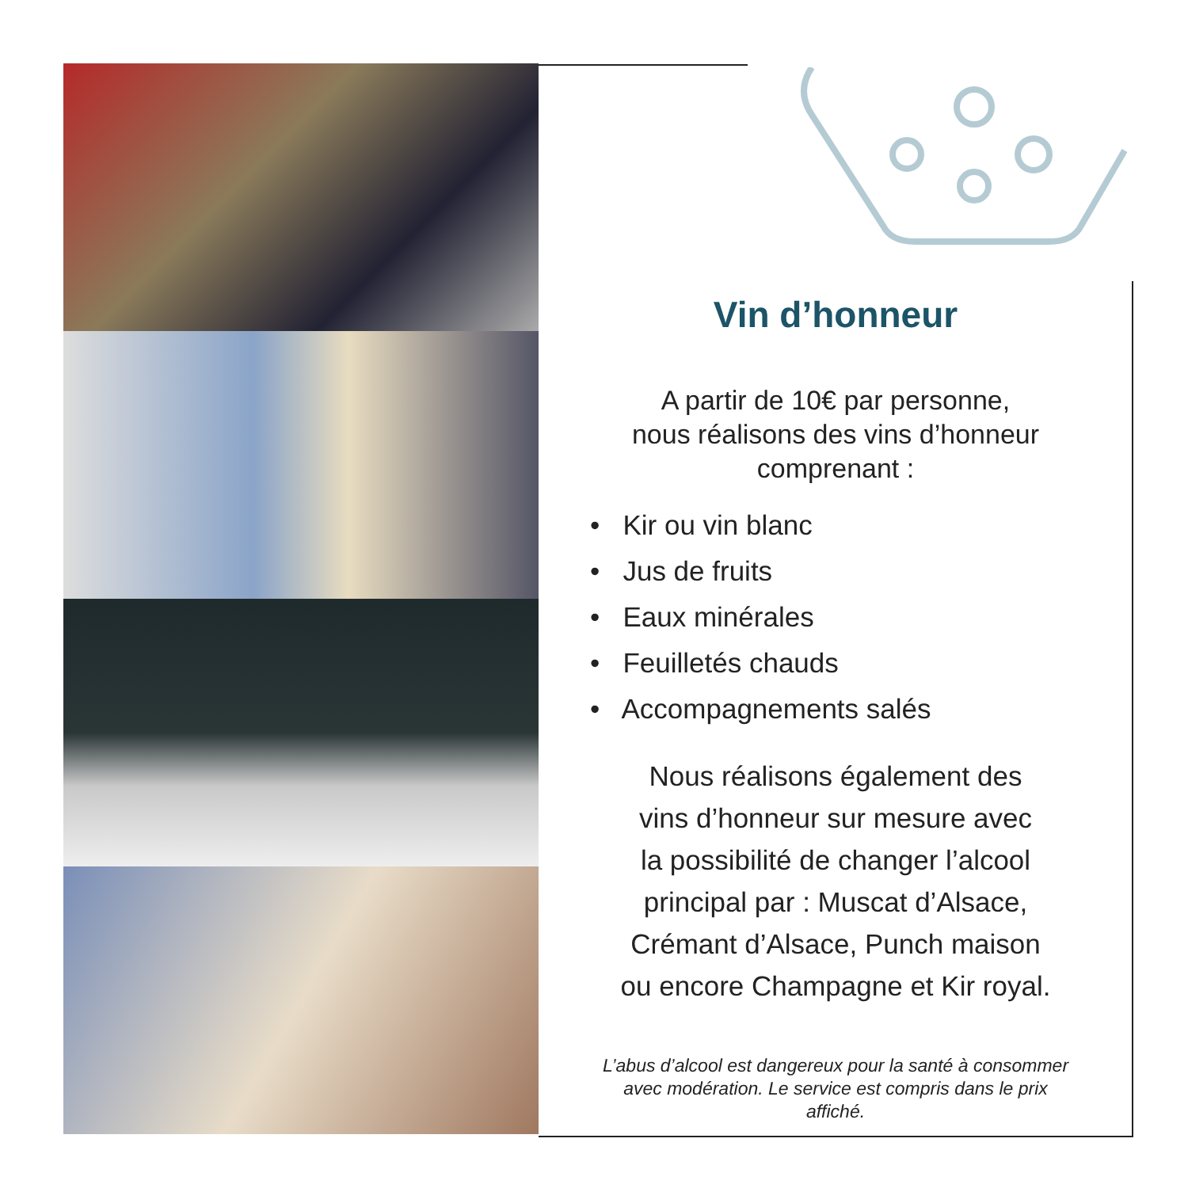Vin d’honneur
A partir de 10€ par personne,
nous réalisons des vins d’honneur
comprenant :
• Kir ou vin blanc
• Jus de fruits
• Eaux minérales
• Feuilletés chauds
• Accompagnements salés
Nous réalisons également des
vins d’honneur sur mesure avec
la possibilité de changer l’alcool
principal par : Muscat d’Alsace,
Crémant d’Alsace, Punch maison
ou encore Champagne et Kir royal.
L’abus d’alcool est dangereux pour la santé à consommer
avec modération. Le service est compris dans le prix
affiché.